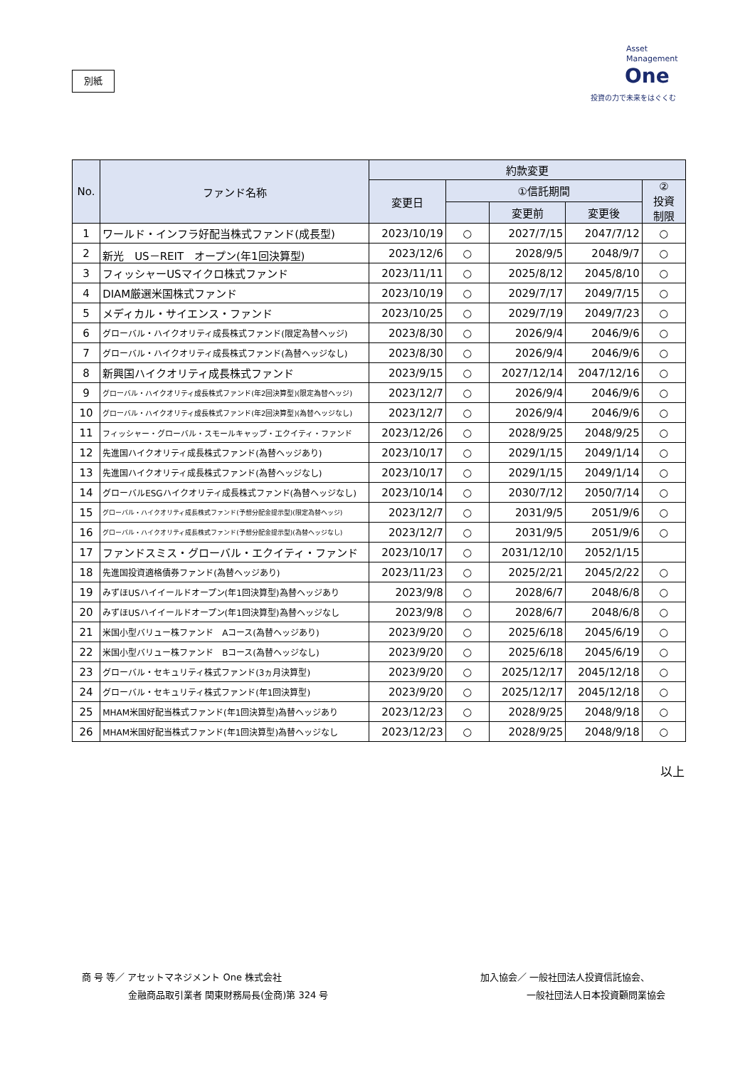別紙
Asset
Management
One
投資の力で未来をはぐくむ
| No. | ファンド名称 | 約款変更 | | | | |
| --- | --- | --- | --- | --- | --- | --- |
| | | 変更日 | ①信託期間 | | | ② 投資 制限 |
| | | | | 変更前 | 変更後 | |
| 1 | ワールド・インフラ好配当株式ファンド(成長型) | 2023/10/19 | ○ | 2027/7/15 | 2047/7/12 | ○ |
| 2 | 新光 US－REIT オープン(年1回決算型) | 2023/12/6 | ○ | 2028/9/5 | 2048/9/7 | ○ |
| 3 | フィッシャーUSマイクロ株式ファンド | 2023/11/11 | ○ | 2025/8/12 | 2045/8/10 | ○ |
| 4 | DIAM厳選米国株式ファンド | 2023/10/19 | ○ | 2029/7/17 | 2049/7/15 | ○ |
| 5 | メディカル・サイエンス・ファンド | 2023/10/25 | ○ | 2029/7/19 | 2049/7/23 | ○ |
| 6 | グローバル・ハイクオリティ成長株式ファンド(限定為替ヘッジ) | 2023/8/30 | ○ | 2026/9/4 | 2046/9/6 | ○ |
| 7 | グローバル・ハイクオリティ成長株式ファンド(為替ヘッジなし) | 2023/8/30 | ○ | 2026/9/4 | 2046/9/6 | ○ |
| 8 | 新興国ハイクオリティ成長株式ファンド | 2023/9/15 | ○ | 2027/12/14 | 2047/12/16 | ○ |
| 9 | グローバル・ハイクオリティ成長株式ファンド(年2回決算型)(限定為替ヘッジ) | 2023/12/7 | ○ | 2026/9/4 | 2046/9/6 | ○ |
| 10 | グローバル・ハイクオリティ成長株式ファンド(年2回決算型)(為替ヘッジなし) | 2023/12/7 | ○ | 2026/9/4 | 2046/9/6 | ○ |
| 11 | フィッシャー・グローバル・スモールキャップ・エクイティ・ファンド | 2023/12/26 | ○ | 2028/9/25 | 2048/9/25 | ○ |
| 12 | 先進国ハイクオリティ成長株式ファンド(為替ヘッジあり) | 2023/10/17 | ○ | 2029/1/15 | 2049/1/14 | ○ |
| 13 | 先進国ハイクオリティ成長株式ファンド(為替ヘッジなし) | 2023/10/17 | ○ | 2029/1/15 | 2049/1/14 | ○ |
| 14 | グローバルESGハイクオリティ成長株式ファンド(為替ヘッジなし) | 2023/10/14 | ○ | 2030/7/12 | 2050/7/14 | ○ |
| 15 | グローバル・ハイクオリティ成長株式ファンド(予想分配金提示型)(限定為替ヘッジ) | 2023/12/7 | ○ | 2031/9/5 | 2051/9/6 | ○ |
| 16 | グローバル・ハイクオリティ成長株式ファンド(予想分配金提示型)(為替ヘッジなし) | 2023/12/7 | ○ | 2031/9/5 | 2051/9/6 | ○ |
| 17 | ファンドスミス・グローバル・エクイティ・ファンド | 2023/10/17 | ○ | 2031/12/10 | 2052/1/15 | |
| 18 | 先進国投資適格債券ファンド(為替ヘッジあり) | 2023/11/23 | ○ | 2025/2/21 | 2045/2/22 | ○ |
| 19 | みずほUSハイイールドオープン(年1回決算型)為替ヘッジあり | 2023/9/8 | ○ | 2028/6/7 | 2048/6/8 | ○ |
| 20 | みずほUSハイイールドオープン(年1回決算型)為替ヘッジなし | 2023/9/8 | ○ | 2028/6/7 | 2048/6/8 | ○ |
| 21 | 米国小型バリュー株ファンド Aコース(為替ヘッジあり) | 2023/9/20 | ○ | 2025/6/18 | 2045/6/19 | ○ |
| 22 | 米国小型バリュー株ファンド Bコース(為替ヘッジなし) | 2023/9/20 | ○ | 2025/6/18 | 2045/6/19 | ○ |
| 23 | グローバル・セキュリティ株式ファンド(3ヵ月決算型) | 2023/9/20 | ○ | 2025/12/17 | 2045/12/18 | ○ |
| 24 | グローバル・セキュリティ株式ファンド(年1回決算型) | 2023/9/20 | ○ | 2025/12/17 | 2045/12/18 | ○ |
| 25 | MHAM米国好配当株式ファンド(年1回決算型)為替ヘッジあり | 2023/12/23 | ○ | 2028/9/25 | 2048/9/18 | ○ |
| 26 | MHAM米国好配当株式ファンド(年1回決算型)為替ヘッジなし | 2023/12/23 | ○ | 2028/9/25 | 2048/9/18 | ○ |
以上
商 号 等／ アセットマネジメント One 株式会社
　　　　　金融商品取引業者 関東財務局長(金商)第 324 号
加入協会／ 一般社団法人投資信託協会、
　　　　　一般社団法人日本投資顧問業協会